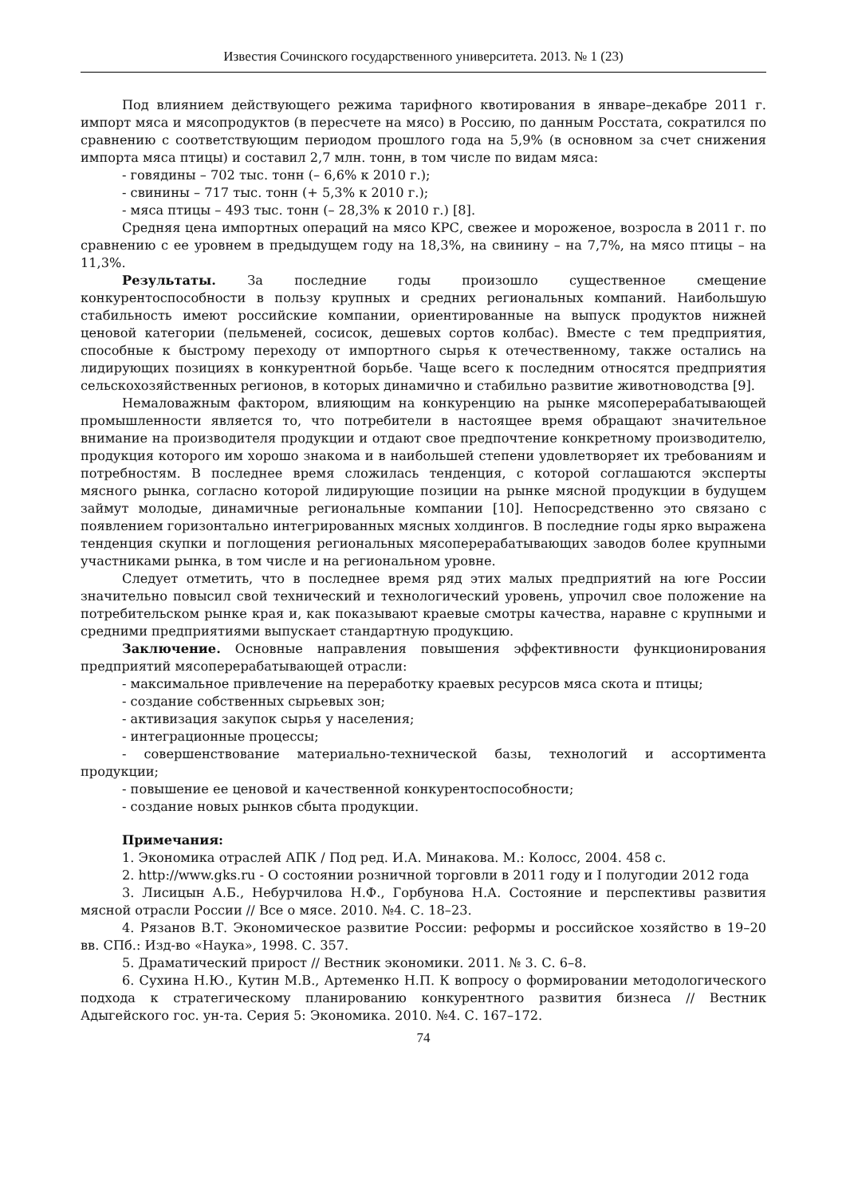Известия Сочинского государственного университета. 2013. № 1 (23)
Под влиянием действующего режима тарифного квотирования в январе–декабре 2011 г. импорт мяса и мясопродуктов (в пересчете на мясо) в Россию, по данным Росстата, сократился по сравнению с соответствующим периодом прошлого года на 5,9% (в основном за счет снижения импорта мяса птицы) и составил 2,7 млн. тонн, в том числе по видам мяса:
- говядины – 702 тыс. тонн (– 6,6% к 2010 г.);
- свинины – 717 тыс. тонн (+ 5,3% к 2010 г.);
- мяса птицы – 493 тыс. тонн (– 28,3% к 2010 г.) [8].
Средняя цена импортных операций на мясо КРС, свежее и мороженое, возросла в 2011 г. по сравнению с ее уровнем в предыдущем году на 18,3%, на свинину – на 7,7%, на мясо птицы – на 11,3%.
Результаты. За последние годы произошло существенное смещение конкурентоспособности в пользу крупных и средних региональных компаний. Наибольшую стабильность имеют российские компании, ориентированные на выпуск продуктов нижней ценовой категории (пельменей, сосисок, дешевых сортов колбас). Вместе с тем предприятия, способные к быстрому переходу от импортного сырья к отечественному, также остались на лидирующих позициях в конкурентной борьбе. Чаще всего к последним относятся предприятия сельскохозяйственных регионов, в которых динамично и стабильно развитие животноводства [9].
Немаловажным фактором, влияющим на конкуренцию на рынке мясоперерабатывающей промышленности является то, что потребители в настоящее время обращают значительное внимание на производителя продукции и отдают свое предпочтение конкретному производителю, продукция которого им хорошо знакома и в наибольшей степени удовлетворяет их требованиям и потребностям. В последнее время сложилась тенденция, с которой соглашаются эксперты мясного рынка, согласно которой лидирующие позиции на рынке мясной продукции в будущем займут молодые, динамичные региональные компании [10]. Непосредственно это связано с появлением горизонтально интегрированных мясных холдингов. В последние годы ярко выражена тенденция скупки и поглощения региональных мясоперерабатывающих заводов более крупными участниками рынка, в том числе и на региональном уровне.
Следует отметить, что в последнее время ряд этих малых предприятий на юге России значительно повысил свой технический и технологический уровень, упрочил свое положение на потребительском рынке края и, как показывают краевые смотры качества, наравне с крупными и средними предприятиями выпускает стандартную продукцию.
Заключение. Основные направления повышения эффективности функционирования предприятий мясоперерабатывающей отрасли:
- максимальное привлечение на переработку краевых ресурсов мяса скота и птицы;
- создание собственных сырьевых зон;
- активизация закупок сырья у населения;
- интеграционные процессы;
- совершенствование материально-технической базы, технологий и ассортимента продукции;
- повышение ее ценовой и качественной конкурентоспособности;
- создание новых рынков сбыта продукции.
Примечания:
1. Экономика отраслей АПК / Под ред. И.А. Минакова. М.: Колосс, 2004. 458 с.
2. http://www.gks.ru - О состоянии розничной торговли в 2011 году и I полугодии 2012 года
3. Лисицын А.Б., Небурчилова Н.Ф., Горбунова Н.А. Состояние и перспективы развития мясной отрасли России // Все о мясе. 2010. №4. С. 18–23.
4. Рязанов В.Т. Экономическое развитие России: реформы и российское хозяйство в 19–20 вв. СПб.: Изд-во «Наука», 1998. С. 357.
5. Драматический прирост // Вестник экономики. 2011. № 3. С. 6–8.
6. Сухина Н.Ю., Кутин М.В., Артеменко Н.П. К вопросу о формировании методологического подхода к стратегическому планированию конкурентного развития бизнеса // Вестник Адыгейского гос. ун-та. Серия 5: Экономика. 2010. №4. С. 167–172.
74